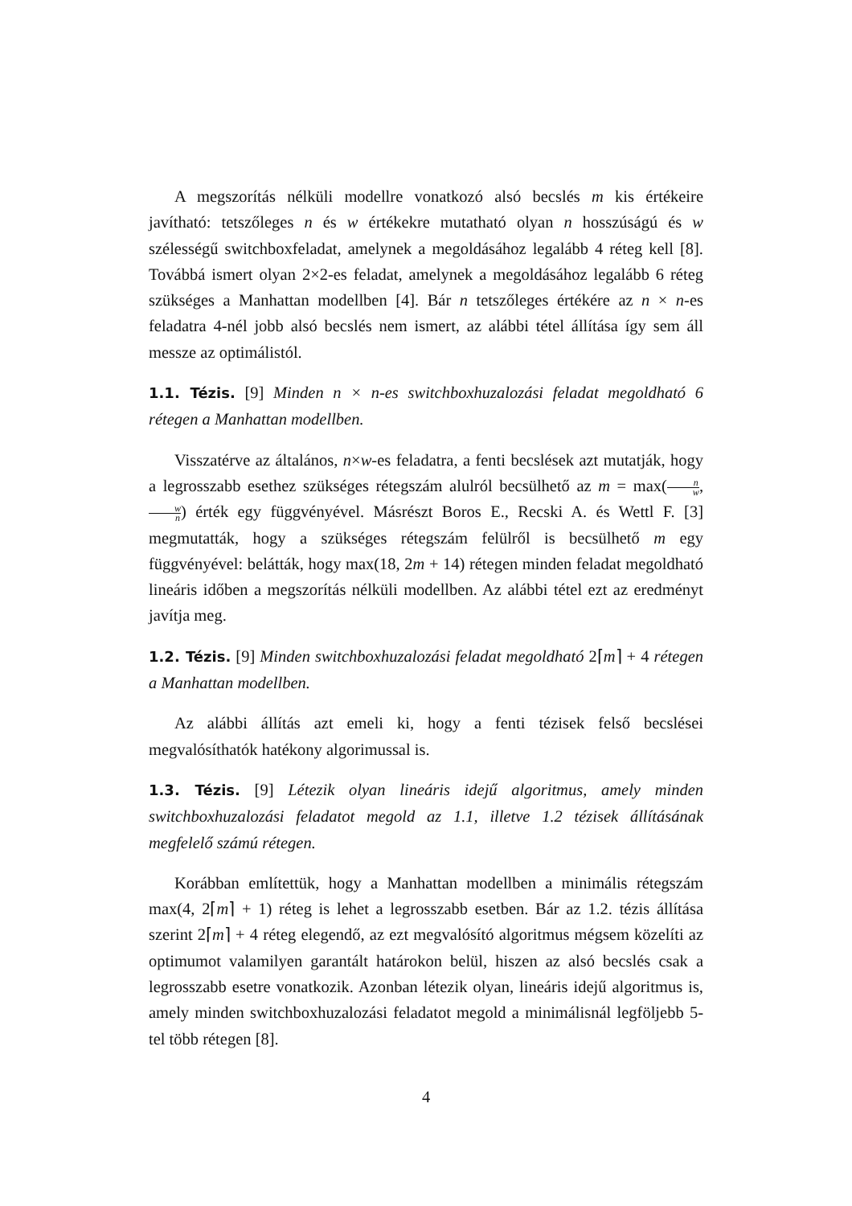A megszorítás nélküli modellre vonatkozó alsó becslés m kis értékeire javítható: tetszőleges n és w értékekre mutatható olyan n hosszúságú és w szélességű switchboxfeladat, amelynek a megoldásához legalább 4 réteg kell [8]. Továbbá ismert olyan 2×2-es feladat, amelynek a megoldásához legalább 6 réteg szükséges a Manhattan modellben [4]. Bár n tetszőleges értékére az n × n-es feladatra 4-nél jobb alsó becslés nem ismert, az alábbi tétel állítása így sem áll messze az optimálistól.
1.1. Tézis. [9] Minden n × n-es switchboxhuzalozási feladat megoldható 6 rétegen a Manhattan modellben.
Visszatérve az általános, n×w-es feladatra, a fenti becslések azt mutatják, hogy a legrosszabb esethez szükséges rétegszám alulról becsülhető az m = max(n w, w n) érték egy függvényével. Másrészt Boros E., Recski A. és Wettl F. [3] megmutatták, hogy a szükséges rétegszám felülről is becsülhető m egy függvényével: belátták, hogy max(18, 2m + 14) rétegen minden feladat megoldható lineáris időben a megszorítás nélküli modellben. Az alábbi tétel ezt az eredményt javítja meg.
1.2. Tézis. [9] Minden switchboxhuzalozási feladat megoldható 2⌈m⌉ + 4 rétegen a Manhattan modellben.
Az alábbi állítás azt emeli ki, hogy a fenti tézisek felső becslései megvalósíthatók hatékony algorimussal is.
1.3. Tézis. [9] Létezik olyan lineáris idejű algoritmus, amely minden switchboxhuzalozási feladatot megold az 1.1, illetve 1.2 tézisek állításának megfelelő számú rétegen.
Korábban említettük, hogy a Manhattan modellben a minimális rétegszám max(4, 2⌈m⌉ + 1) réteg is lehet a legrosszabb esetben. Bár az 1.2. tézis állítása szerint 2⌈m⌉ + 4 réteg elegendő, az ezt megvalósító algoritmus mégsem közelíti az optimumot valamilyen garantált határokon belül, hiszen az alsó becslés csak a legrosszabb esetre vonatkozik. Azonban létezik olyan, lineáris idejű algoritmus is, amely minden switchboxhuzalozási feladatot megold a minimálisnál legföljebb 5-tel több rétegen [8].
4